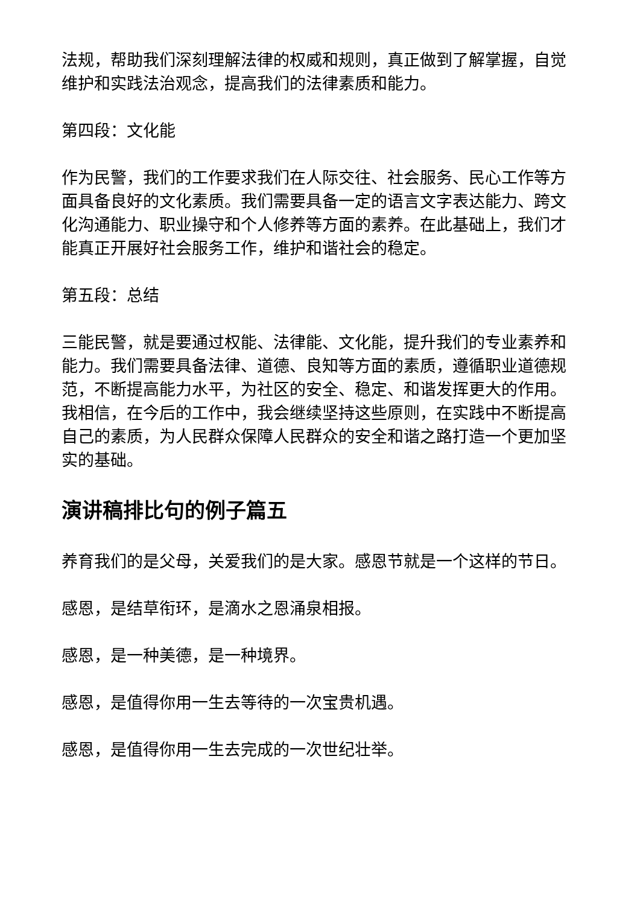法规，帮助我们深刻理解法律的权威和规则，真正做到了解掌握，自觉维护和实践法治观念，提高我们的法律素质和能力。
第四段：文化能
作为民警，我们的工作要求我们在人际交往、社会服务、民心工作等方面具备良好的文化素质。我们需要具备一定的语言文字表达能力、跨文化沟通能力、职业操守和个人修养等方面的素养。在此基础上，我们才能真正开展好社会服务工作，维护和谐社会的稳定。
第五段：总结
三能民警，就是要通过权能、法律能、文化能，提升我们的专业素养和能力。我们需要具备法律、道德、良知等方面的素质，遵循职业道德规范，不断提高能力水平，为社区的安全、稳定、和谐发挥更大的作用。我相信，在今后的工作中，我会继续坚持这些原则，在实践中不断提高自己的素质，为人民群众保障人民群众的安全和谐之路打造一个更加坚实的基础。
演讲稿排比句的例子篇五
养育我们的是父母，关爱我们的是大家。感恩节就是一个这样的节日。
感恩，是结草衔环，是滴水之恩涌泉相报。
感恩，是一种美德，是一种境界。
感恩，是值得你用一生去等待的一次宝贵机遇。
感恩，是值得你用一生去完成的一次世纪壮举。